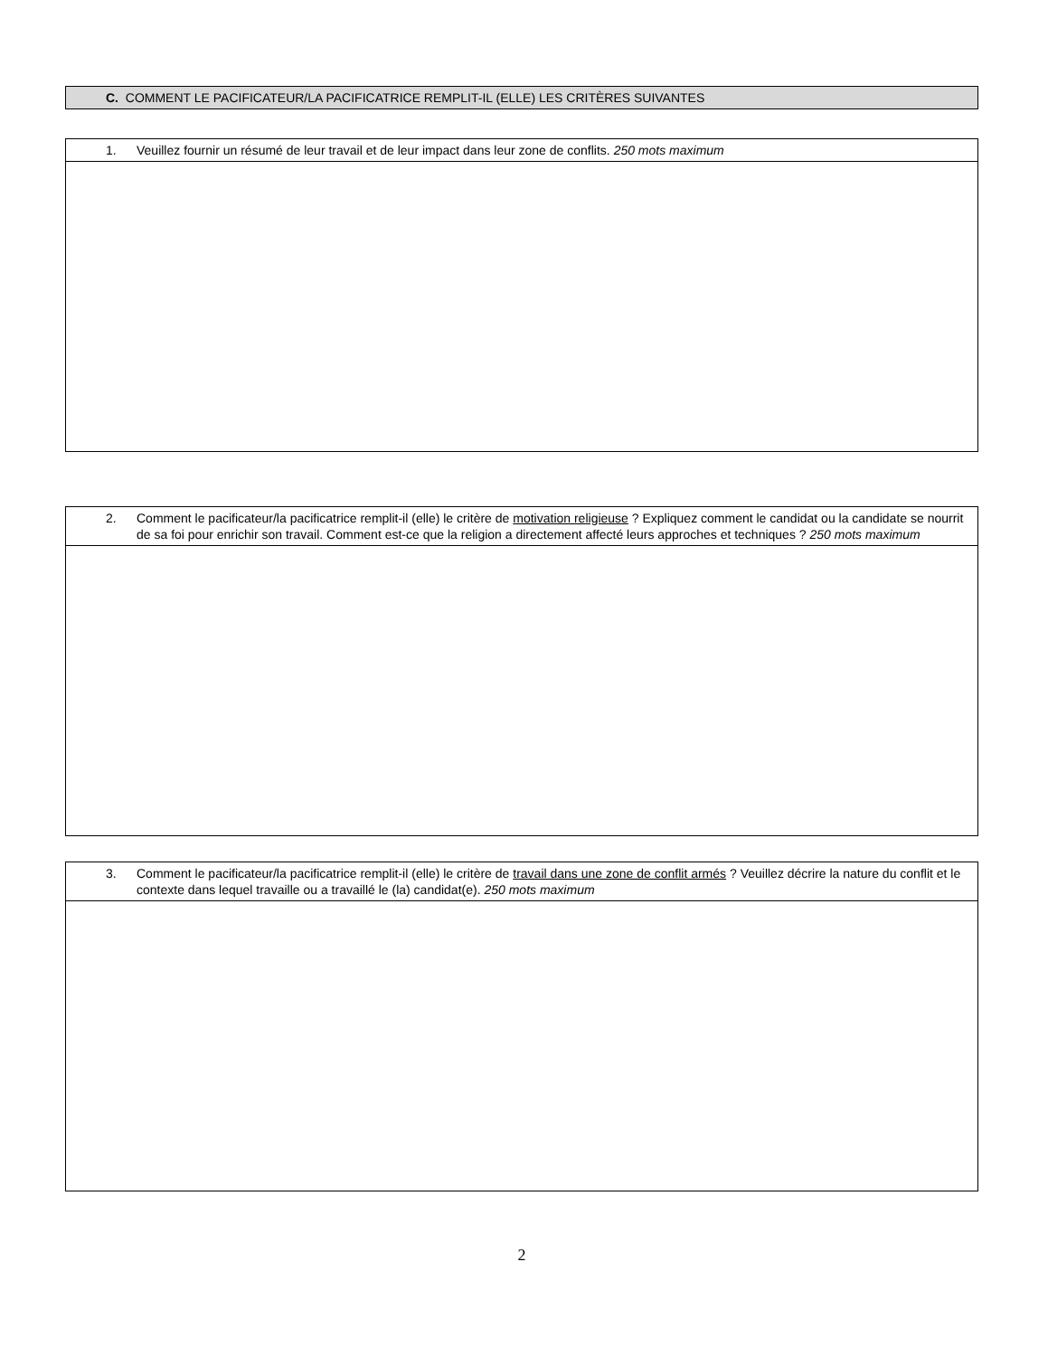C. COMMENT LE PACIFICATEUR/LA PACIFICATRICE REMPLIT-IL (ELLE) LES CRITÈRES SUIVANTES
1. Veuillez fournir un résumé de leur travail et de leur impact dans leur zone de conflits. 250 mots maximum
2. Comment le pacificateur/la pacificatrice remplit-il (elle) le critère de motivation religieuse ? Expliquez comment le candidat ou la candidate se nourrit de sa foi pour enrichir son travail. Comment est-ce que la religion a directement affecté leurs approches et techniques ? 250 mots maximum
3. Comment le pacificateur/la pacificatrice remplit-il (elle) le critère de travail dans une zone de conflit armés ? Veuillez décrire la nature du conflit et le contexte dans lequel travaille ou a travaillé le (la) candidat(e). 250 mots maximum
2